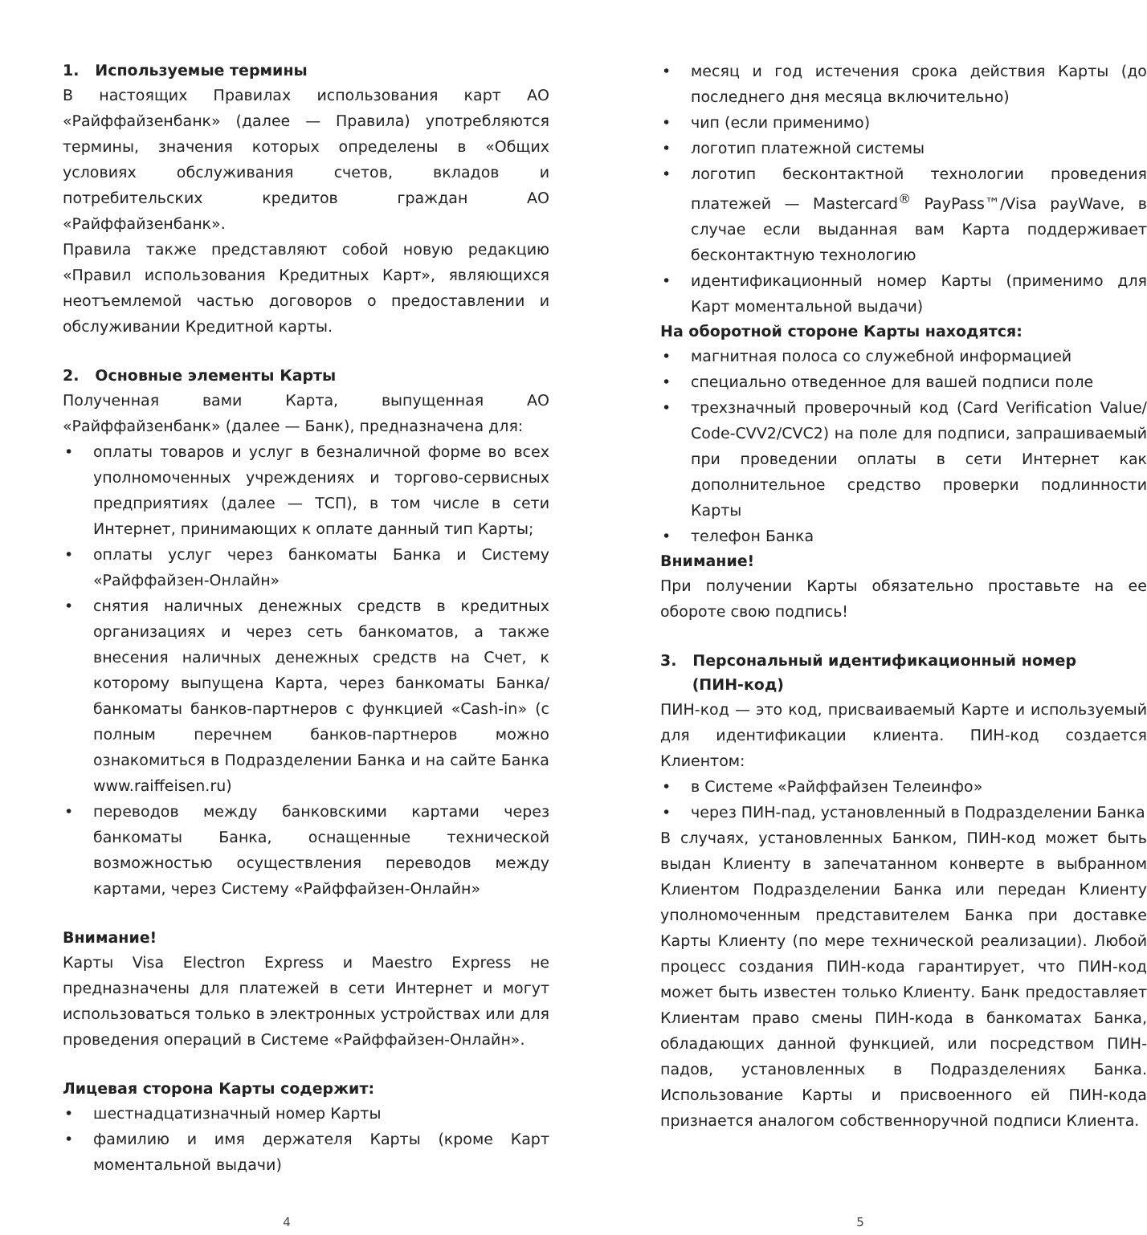1. Используемые термины
В настоящих Правилах использования карт АО «Райффайзенбанк» (далее — Правила) употребляются термины, значения которых определены в «Общих условиях обслуживания счетов, вкладов и потребительских кредитов граждан АО «Райффайзенбанк».
Правила также представляют собой новую редакцию «Правил использования Кредитных Карт», являющихся неотъемлемой частью договоров о предоставлении и обслуживании Кредитной карты.
2. Основные элементы Карты
Полученная вами Карта, выпущенная АО «Райффайзенбанк» (далее — Банк), предназначена для:
• оплаты товаров и услуг в безналичной форме во всех уполномоченных учреждениях и торгово-сервисных предприятиях (далее — ТСП), в том числе в сети Интернет, принимающих к оплате данный тип Карты;
• оплаты услуг через банкоматы Банка и Систему «Райффайзен-Онлайн»
• снятия наличных денежных средств в кредитных организациях и через сеть банкоматов, а также внесения наличных денежных средств на Счет, к которому выпущена Карта, через банкоматы Банка/банкоматы банков-партнеров с функцией «Cash-in» (с полным перечнем банков-партнеров можно ознакомиться в Подразделении Банка и на сайте Банка www.raiffeisen.ru)
• переводов между банковскими картами через банкоматы Банка, оснащенные технической возможностью осуществления переводов между картами, через Систему «Райффайзен-Онлайн»
Внимание!
Карты Visa Electron Express и Maestro Express не предназначены для платежей в сети Интернет и могут использоваться только в электронных устройствах или для проведения операций в Системе «Райффайзен-Онлайн».
Лицевая сторона Карты содержит:
• шестнадцатизначный номер Карты
• фамилию и имя держателя Карты (кроме Карт моментальной выдачи)
• месяц и год истечения срока действия Карты (до последнего дня месяца включительно)
• чип (если применимо)
• логотип платежной системы
• логотип бесконтактной технологии проведения платежей — Mastercard<sup>®</sup> PayPass™/Visa payWave, в случае если выданная вам Карта поддерживает бесконтактную технологию
• идентификационный номер Карты (применимо для Карт моментальной выдачи)
На оборотной стороне Карты находятся:
• магнитная полоса со служебной информацией
• специально отведенное для вашей подписи поле
• трехзначный проверочный код (Card Verification Value/ Code-CVV2/CVC2) на поле для подписи, запрашиваемый при проведении оплаты в сети Интернет как дополнительное средство проверки подлинности Карты
• телефон Банка
Внимание!
При получении Карты обязательно проставьте на ее обороте свою подпись!
3. Персональный идентификационный номер
(ПИН-код)
ПИН-код — это код, присваиваемый Карте и используемый для идентификации клиента. ПИН-код создается Клиентом:
• в Системе «Райффайзен Телеинфо»
• через ПИН-пад, установленный в Подразделении Банка
В случаях, установленных Банком, ПИН-код может быть выдан Клиенту в запечатанном конверте в выбранном Клиентом Подразделении Банка или передан Клиенту уполномоченным представителем Банка при доставке Карты Клиенту (по мере технической реализации). Любой процесс создания ПИН-кода гарантирует, что ПИН-код может быть известен только Клиенту. Банк предоставляет Клиентам право смены ПИН-кода в банкоматах Банка, обладающих данной функцией, или посредством ПИН-падов, установленных в Подразделениях Банка. Использование Карты и присвоенного ей ПИН-кода признается аналогом собственноручной подписи Клиента.
4 5